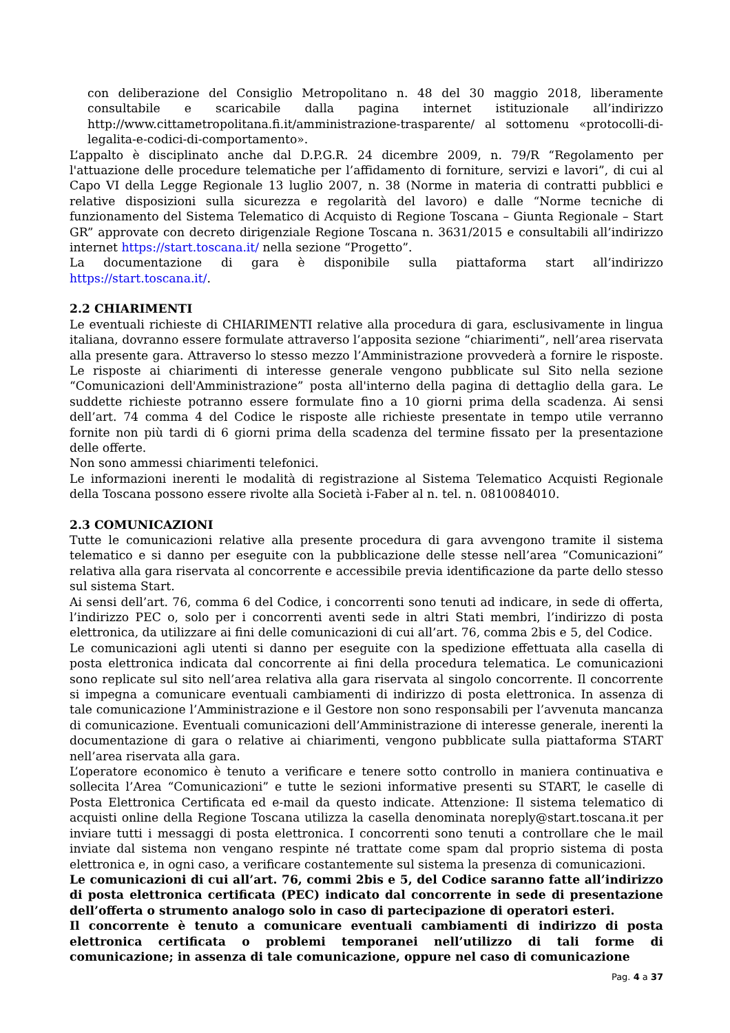con deliberazione del Consiglio Metropolitano n. 48 del 30 maggio 2018, liberamente consultabile e scaricabile dalla pagina internet istituzionale all’indirizzo http://www.cittametropolitana.fi.it/amministrazione-trasparente/ al sottomenu «protocolli-di-legalita-e-codici-di-comportamento».
L’appalto è disciplinato anche dal D.P.G.R. 24 dicembre 2009, n. 79/R “Regolamento per l'attuazione delle procedure telematiche per l’affidamento di forniture, servizi e lavori”, di cui al Capo VI della Legge Regionale 13 luglio 2007, n. 38 (Norme in materia di contratti pubblici e relative disposizioni sulla sicurezza e regolarità del lavoro) e dalle “Norme tecniche di funzionamento del Sistema Telematico di Acquisto di Regione Toscana – Giunta Regionale – Start GR” approvate con decreto dirigenziale Regione Toscana n. 3631/2015 e consultabili all’indirizzo internet https://start.toscana.it/ nella sezione “Progetto”.
La documentazione di gara è disponibile sulla piattaforma start all’indirizzo https://start.toscana.it/.
2.2 CHIARIMENTI
Le eventuali richieste di CHIARIMENTI relative alla procedura di gara, esclusivamente in lingua italiana, dovranno essere formulate attraverso l’apposita sezione “chiarimenti”, nell’area riservata alla presente gara. Attraverso lo stesso mezzo l’Amministrazione provvederà a fornire le risposte. Le risposte ai chiarimenti di interesse generale vengono pubblicate sul Sito nella sezione “Comunicazioni dell'Amministrazione” posta all'interno della pagina di dettaglio della gara. Le suddette richieste potranno essere formulate fino a 10 giorni prima della scadenza. Ai sensi dell’art. 74 comma 4 del Codice le risposte alle richieste presentate in tempo utile verranno fornite non più tardi di 6 giorni prima della scadenza del termine fissato per la presentazione delle offerte.
Non sono ammessi chiarimenti telefonici.
Le informazioni inerenti le modalità di registrazione al Sistema Telematico Acquisti Regionale della Toscana possono essere rivolte alla Società i-Faber al n. tel. n. 0810084010.
2.3 COMUNICAZIONI
Tutte le comunicazioni relative alla presente procedura di gara avvengono tramite il sistema telematico e si danno per eseguite con la pubblicazione delle stesse nell’area “Comunicazioni” relativa alla gara riservata al concorrente e accessibile previa identificazione da parte dello stesso sul sistema Start.
Ai sensi dell’art. 76, comma 6 del Codice, i concorrenti sono tenuti ad indicare, in sede di offerta, l’indirizzo PEC o, solo per i concorrenti aventi sede in altri Stati membri, l’indirizzo di posta elettronica, da utilizzare ai fini delle comunicazioni di cui all’art. 76, comma 2bis e 5, del Codice.
Le comunicazioni agli utenti si danno per eseguite con la spedizione effettuata alla casella di posta elettronica indicata dal concorrente ai fini della procedura telematica. Le comunicazioni sono replicate sul sito nell’area relativa alla gara riservata al singolo concorrente. Il concorrente si impegna a comunicare eventuali cambiamenti di indirizzo di posta elettronica. In assenza di tale comunicazione l’Amministrazione e il Gestore non sono responsabili per l’avvenuta mancanza di comunicazione. Eventuali comunicazioni dell’Amministrazione di interesse generale, inerenti la documentazione di gara o relative ai chiarimenti, vengono pubblicate sulla piattaforma START nell’area riservata alla gara.
L’operatore economico è tenuto a verificare e tenere sotto controllo in maniera continuativa e sollecita l’Area “Comunicazioni” e tutte le sezioni informative presenti su START, le caselle di Posta Elettronica Certificata ed e-mail da questo indicate. Attenzione: Il sistema telematico di acquisti online della Regione Toscana utilizza la casella denominata noreply@start.toscana.it per inviare tutti i messaggi di posta elettronica. I concorrenti sono tenuti a controllare che le mail inviate dal sistema non vengano respinte né trattate come spam dal proprio sistema di posta elettronica e, in ogni caso, a verificare costantemente sul sistema la presenza di comunicazioni.
Le comunicazioni di cui all’art. 76, commi 2bis e 5, del Codice saranno fatte all’indirizzo di posta elettronica certificata (PEC) indicato dal concorrente in sede di presentazione dell’offerta o strumento analogo solo in caso di partecipazione di operatori esteri.
Il concorrente è tenuto a comunicare eventuali cambiamenti di indirizzo di posta elettronica certificata o problemi temporanei nell’utilizzo di tali forme di comunicazione; in assenza di tale comunicazione, oppure nel caso di comunicazione
Pag. 4 a 37